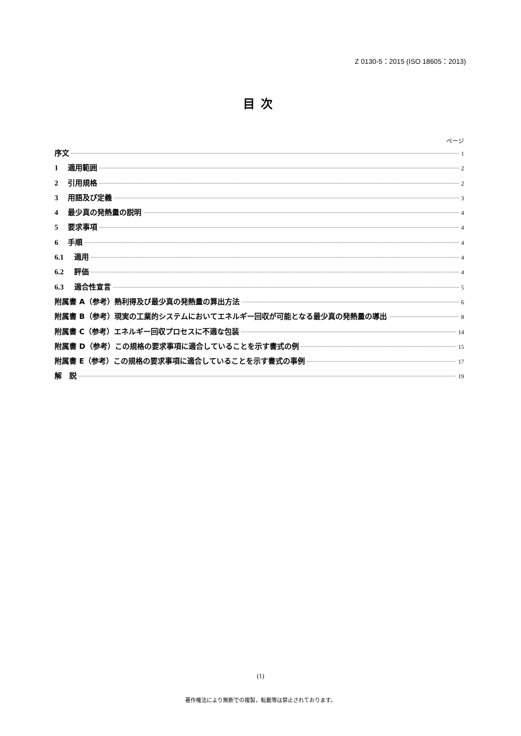Z 0130-5：2015 (ISO 18605：2013)
目次
ページ
序文 1
1 適用範囲 2
2 引用規格 2
3 用語及び定義 3
4 最少真の発熱量の説明 4
5 要求事項 4
6 手順 4
6.1 適用 4
6.2 評価 4
6.3 適合性宣言 5
附属書 A（参考）熱利得及び最少真の発熱量の算出方法 6
附属書 B（参考）現実の工業的システムにおいてエネルギー回収が可能となる最少真の発熱量の導出 8
附属書 C（参考）エネルギー回収プロセスに不適な包装 14
附属書 D（参考）この規格の要求事項に適合していることを示す書式の例 15
附属書 E（参考）この規格の要求事項に適合していることを示す書式の事例 17
解　説 19
(1)
著作権法により無断での複製，転載等は禁止されております。